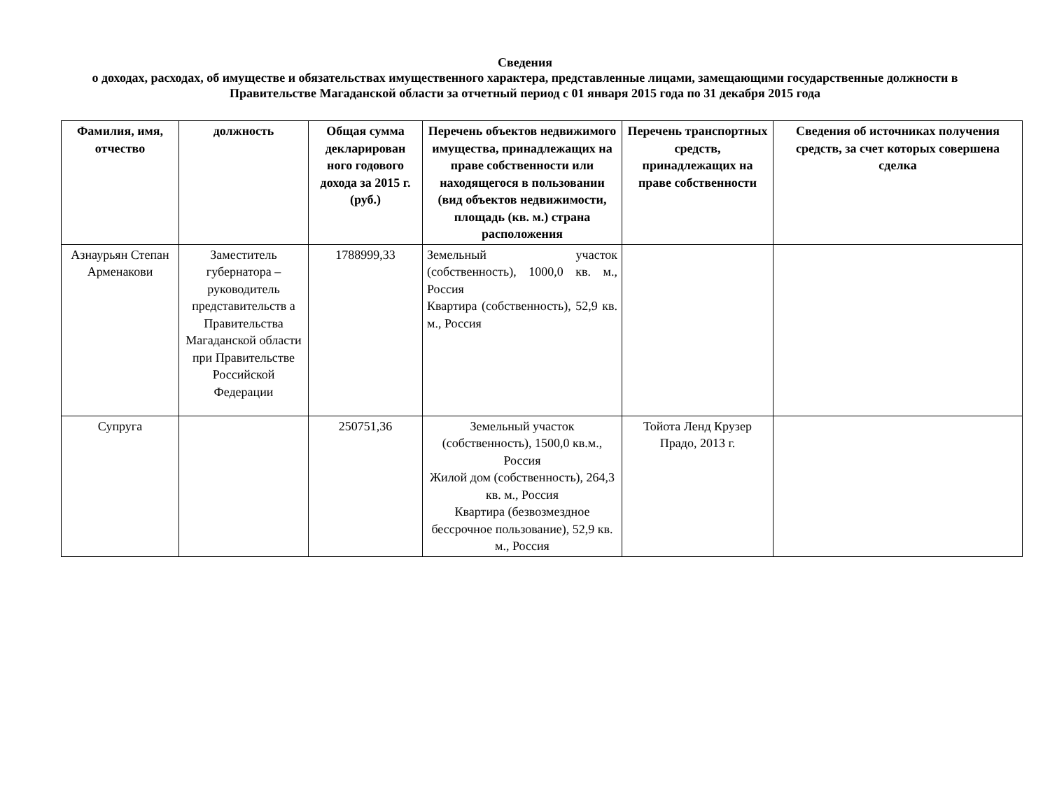Сведения
о доходах, расходах, об имуществе и обязательствах имущественного характера, представленные лицами, замещающими государственные должности в Правительстве Магаданской области за отчетный период с 01 января 2015 года по 31 декабря 2015 года
| Фамилия, имя, отчество | должность | Общая сумма декларирован ного годового дохода за 2015 г. (руб.) | Перечень объектов недвижимого имущества, принадлежащих на праве собственности или находящегося в пользовании (вид объектов недвижимости, площадь (кв. м.) страна расположения | Перечень транспортных средств, принадлежащих на праве собственности | Сведения об источниках получения средств, за счет которых совершена сделка |
| --- | --- | --- | --- | --- | --- |
| Азнаурьян Степан Арменакови | Заместитель губернатора – руководитель представительств а Правительства Магаданской области при Правительстве Российской Федерации | 1788999,33 | Земельный участок (собственность), 1000,0 кв. м., Россия Квартира (собственность), 52,9 кв. м., Россия | | |
| Супруга | | 250751,36 | Земельный участок (собственность), 1500,0 кв.м., Россия Жилой дом (собственность), 264,3 кв. м., Россия Квартира (безвозмездное бессрочное пользование), 52,9 кв. м., Россия | Тойота Ленд Крузер Прадо, 2013 г. | |